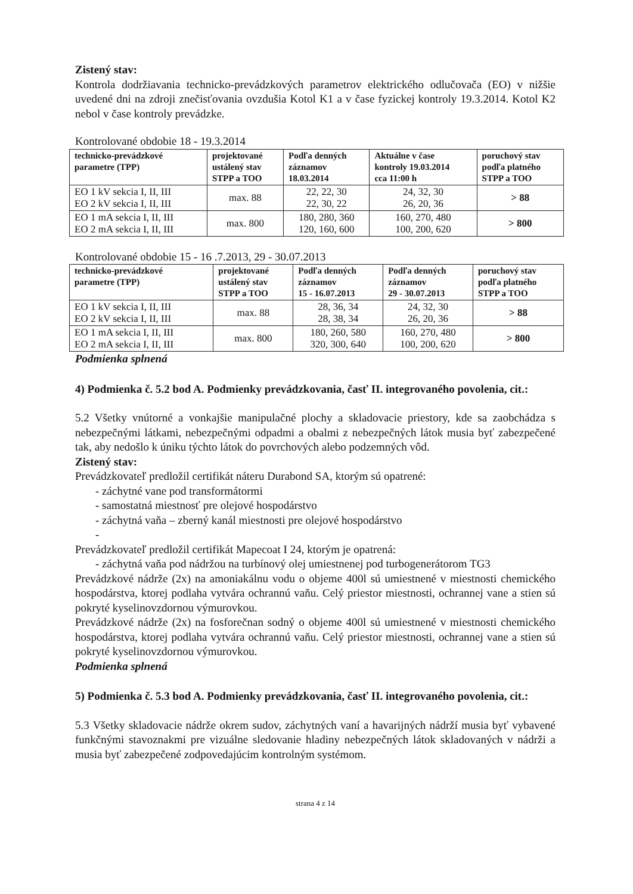Zistený stav:
Kontrola dodržiavania technicko-prevádzkových parametrov elektrického odlučovača (EO) v nižšie uvedené dni na zdroji znečisťovania ovzdušia Kotol K1 a v čase fyzickej kontroly 19.3.2014. Kotol K2 nebol v čase kontroly prevádzke.
Kontrolované obdobie 18 - 19.3.2014
| technicko-prevádzkové parametre (TPP) | projektované ustálený stav STPP a TOO | Podľa denných záznamov 18.03.2014 | Aktuálne v čase kontroly 19.03.2014 cca 11:00 h | poruchový stav podľa platného STPP a TOO |
| --- | --- | --- | --- | --- |
| EO 1 kV sekcia I, II, III EO 2 kV sekcia I, II, III | max. 88 | 22, 22, 30 22, 30, 22 | 24, 32, 30 26, 20, 36 | > 88 |
| EO 1 mA sekcia I, II, III EO 2 mA sekcia I, II, III | max. 800 | 180, 280, 360 120, 160, 600 | 160, 270, 480 100, 200, 620 | > 800 |
Kontrolované obdobie 15 - 16 .7.2013, 29 - 30.07.2013
| technicko-prevádzkové parametre (TPP) | projektované ustálený stav STPP a TOO | Podľa denných záznamov 15 - 16.07.2013 | Podľa denných záznamov 29 - 30.07.2013 | poruchový stav podľa platného STPP a TOO |
| --- | --- | --- | --- | --- |
| EO 1 kV sekcia I, II, III EO 2 kV sekcia I, II, III | max. 88 | 28, 36, 34 28, 38, 34 | 24, 32, 30 26, 20, 36 | > 88 |
| EO 1 mA sekcia I, II, III EO 2 mA sekcia I, II, III | max. 800 | 180, 260, 580 320, 300, 640 | 160, 270, 480 100, 200, 620 | > 800 |
Podmienka splnená
4) Podmienka č. 5.2 bod A. Podmienky prevádzkovania, časť II. integrovaného povolenia, cit.:
5.2 Všetky vnútorné a vonkajšie manipulačné plochy a skladovacie priestory, kde sa zaobchádza s nebezpečnými látkami, nebezpečnými odpadmi a obalmi z nebezpečných látok musia byť zabezpečené tak, aby nedošlo k úniku týchto látok do povrchových alebo podzemných vôd.
Zistený stav:
Prevádzkovateľ predložil certifikát náteru Durabond SA, ktorým sú opatrené:
- záchytné vane pod transformátormi
- samostatná miestnosť pre olejové hospodárstvo
- záchytná vaňa – zberný kanál miestnosti pre olejové hospodárstvo
-
Prevádzkovateľ predložil certifikát Mapecoat I 24, ktorým je opatrená:
- záchytná vaňa pod nádržou na turbínový olej umiestnenej pod turbogenerátorom TG3
Prevádzkové nádrže (2x) na amoniakálnu vodu o objeme 400l sú umiestnené v miestnosti chemického hospodárstva, ktorej podlaha vytvára ochrannú vaňu. Celý priestor miestnosti, ochrannej vane a stien sú pokryté kyselinovzdornou výmurovkou.
Prevádzkové nádrže (2x) na fosforečnan sodný o objeme 400l sú umiestnené v miestnosti chemického hospodárstva, ktorej podlaha vytvára ochrannú vaňu. Celý priestor miestnosti, ochrannej vane a stien sú pokryté kyselinovzdornou výmurovkou.
Podmienka splnená
5) Podmienka č. 5.3 bod A. Podmienky prevádzkovania, časť II. integrovaného povolenia, cit.:
5.3 Všetky skladovacie nádrže okrem sudov, záchytných vaní a havarijných nádrží musia byť vybavené funkčnými stavoznakmi pre vizuálne sledovanie hladiny nebezpečných látok skladovaných v nádrži a musia byť zabezpečené zodpovedajúcim kontrolným systémom.
strana 4 z 14